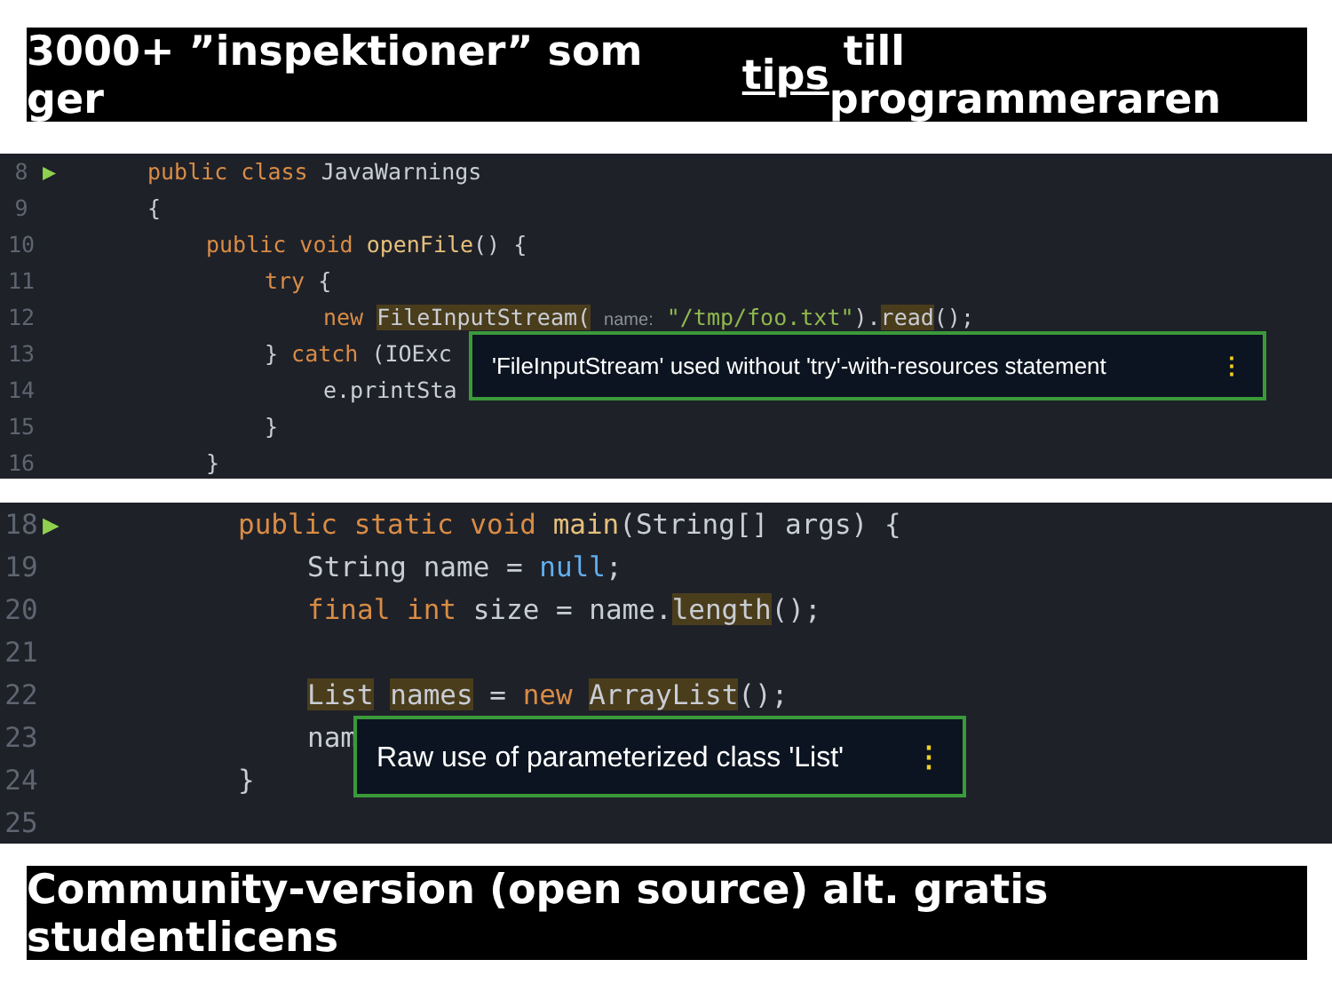3000+ ”inspektioner” som ger tips till programmeraren
8 ▶ public class JavaWarnings
9 {
10 public void openFile() {
11 try {
12 new FileInputStream( name: "/tmp/foo.txt").read();
13 } catch (IOExc
14 e.printSta
15 }
16 }
'FileInputStream' used without 'try'-with-resources statement ⋮
18 ▶ public static void main(String[] args) {
19 String name = null;
20 final int size = name.length();
21
22 List names = new ArrayList();
23 nam
24 }
25
Raw use of parameterized class 'List' ⋮
Community-version (open source) alt. gratis studentlicens